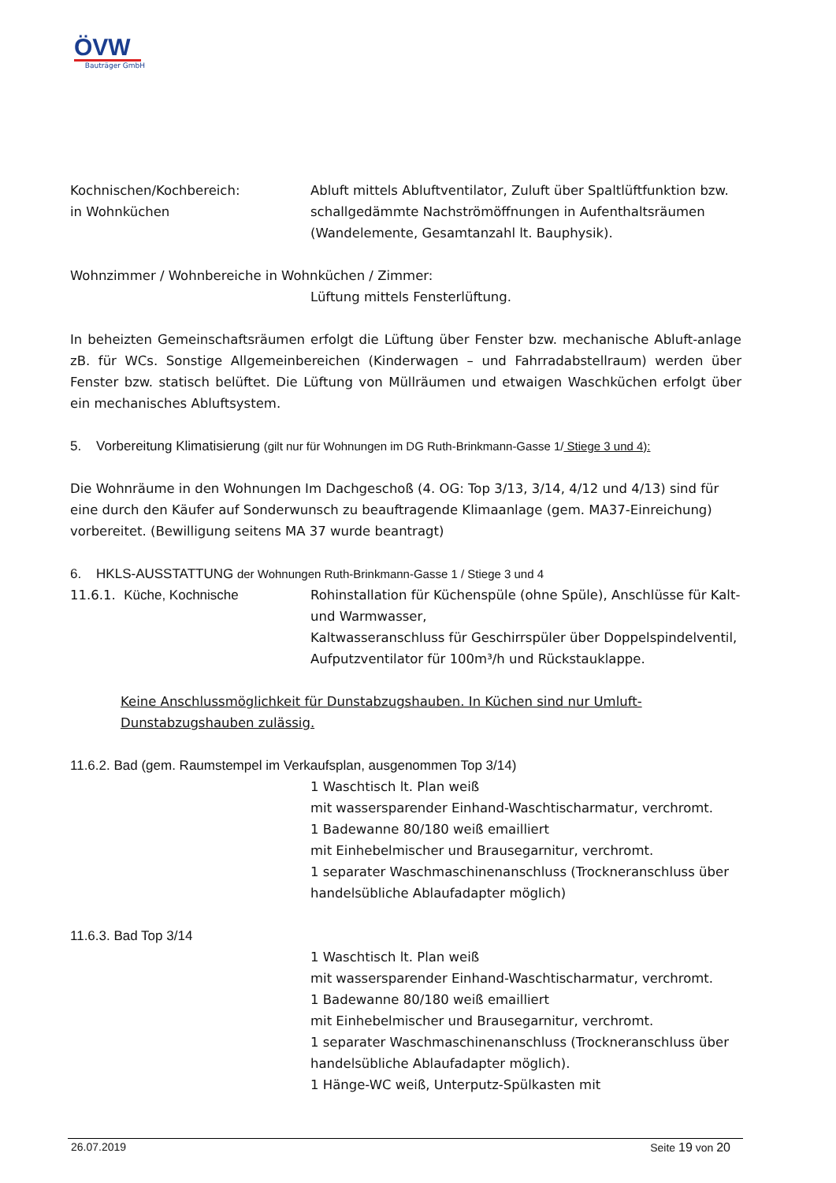ÖVW
Bauträger GmbH
Kochnischen/Kochbereich:
in Wohnküchen
Abluft mittels Abluftventilator, Zuluft über Spaltlüftfunktion bzw. schallgedämmte Nachströmöffnungen in Aufenthaltsräumen (Wandelemente, Gesamtanzahl lt. Bauphysik).
Wohnzimmer / Wohnbereiche in Wohnküchen / Zimmer:
Lüftung mittels Fensterlüftung.
In beheizten Gemeinschaftsräumen erfolgt die Lüftung über Fenster bzw. mechanische Abluft-anlage zB. für WCs. Sonstige Allgemeinbereichen (Kinderwagen – und Fahrradabstellraum) werden über Fenster bzw. statisch belüftet. Die Lüftung von Müllräumen und etwaigen Waschküchen erfolgt über ein mechanisches Abluftsystem.
5. Vorbereitung Klimatisierung (gilt nur für Wohnungen im DG Ruth-Brinkmann-Gasse 1/ Stiege 3 und 4):
Die Wohnräume in den Wohnungen Im Dachgeschoß (4. OG: Top 3/13, 3/14, 4/12 und 4/13) sind für eine durch den Käufer auf Sonderwunsch zu beauftragende Klimaanlage (gem. MA37-Einreichung) vorbereitet. (Bewilligung seitens MA 37 wurde beantragt)
6. HKLS-AUSSTATTUNG der Wohnungen Ruth-Brinkmann-Gasse 1 / Stiege 3 und 4
11.6.1. Küche, Kochnische Rohinstallation für Küchenspüle (ohne Spüle), Anschlüsse für Kalt- und Warmwasser,
Kaltwasseranschluss für Geschirrspüler über Doppelspindelventil,
Aufputzventilator für 100m³/h und Rückstauklappe.
Keine Anschlussmöglichkeit für Dunstabzugshauben. In Küchen sind nur Umluft-Dunstabzugshauben zulässig.
11.6.2. Bad (gem. Raumstempel im Verkaufsplan, ausgenommen Top 3/14)
1 Waschtisch lt. Plan weiß
mit wassersparender Einhand-Waschtischarmatur, verchromt.
1 Badewanne 80/180 weiß emailliert
mit Einhebelmischer und Brausegarnitur, verchromt.
1 separater Waschmaschinenanschluss (Trockneranschluss über handelsübliche Ablaufadapter möglich)
11.6.3. Bad Top 3/14
1 Waschtisch lt. Plan weiß
mit wassersparender Einhand-Waschtischarmatur, verchromt.
1 Badewanne 80/180 weiß emailliert
mit Einhebelmischer und Brausegarnitur, verchromt.
1 separater Waschmaschinenanschluss (Trockneranschluss über handelsübliche Ablaufadapter möglich).
1 Hänge-WC weiß, Unterputz-Spülkasten mit
26.07.2019 Seite 19 von 20